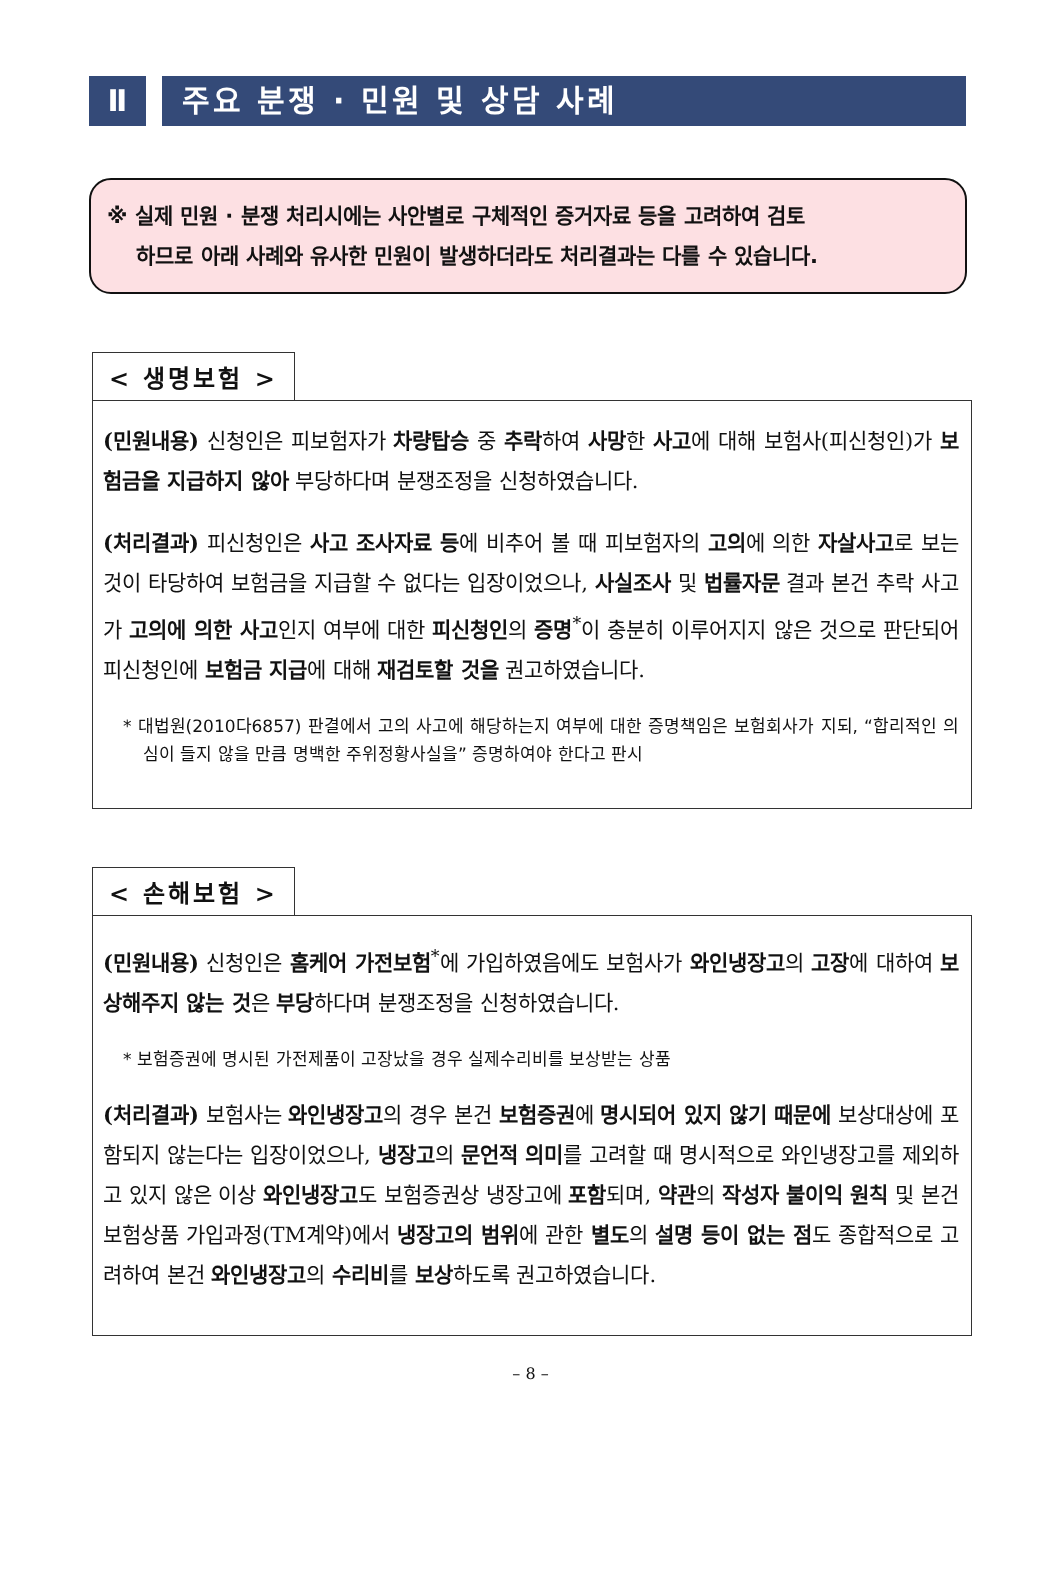Ⅱ 주요 분쟁 · 민원 및 상담 사례
※ 실제 민원 · 분쟁 처리시에는 사안별로 구체적인 증거자료 등을 고려하여 검토
하므로 아래 사례와 유사한 민원이 발생하더라도 처리결과는 다를 수 있습니다.
< 생명보험 >
(민원내용) 신청인은 피보험자가 차량탑승 중 추락하여 사망한 사고에 대해 보험사(피신청인)가 보험금을 지급하지 않아 부당하다며 분쟁조정을 신청하였습니다.
(처리결과) 피신청인은 사고 조사자료 등에 비추어 볼 때 피보험자의 고의에 의한 자살사고로 보는 것이 타당하여 보험금을 지급할 수 없다는 입장이었으나, 사실조사 및 법률자문 결과 본건 추락 사고가 고의에 의한 사고인지 여부에 대한 피신청인의 증명<sup>*</sup>이 충분히 이루어지지 않은 것으로 판단되어 피신청인에 보험금 지급에 대해 재검토할 것을 권고하였습니다.
* 대법원(2010다6857) 판결에서 고의 사고에 해당하는지 여부에 대한 증명책임은 보험회사가 지되, “합리적인 의심이 들지 않을 만큼 명백한 주위정황사실을” 증명하여야 한다고 판시
< 손해보험 >
(민원내용) 신청인은 홈케어 가전보험<sup>*</sup>에 가입하였음에도 보험사가 와인냉장고의 고장에 대하여 보상해주지 않는 것은 부당하다며 분쟁조정을 신청하였습니다.
* 보험증권에 명시된 가전제품이 고장났을 경우 실제수리비를 보상받는 상품
(처리결과) 보험사는 와인냉장고의 경우 본건 보험증권에 명시되어 있지 않기 때문에 보상대상에 포함되지 않는다는 입장이었으나, 냉장고의 문언적 의미를 고려할 때 명시적으로 와인냉장고를 제외하고 있지 않은 이상 와인냉장고도 보험증권상 냉장고에 포함되며, 약관의 작성자 불이익 원칙 및 본건 보험상품 가입과정(TM계약)에서 냉장고의 범위에 관한 별도의 설명 등이 없는 점도 종합적으로 고려하여 본건 와인냉장고의 수리비를 보상하도록 권고하였습니다.
– 8 –